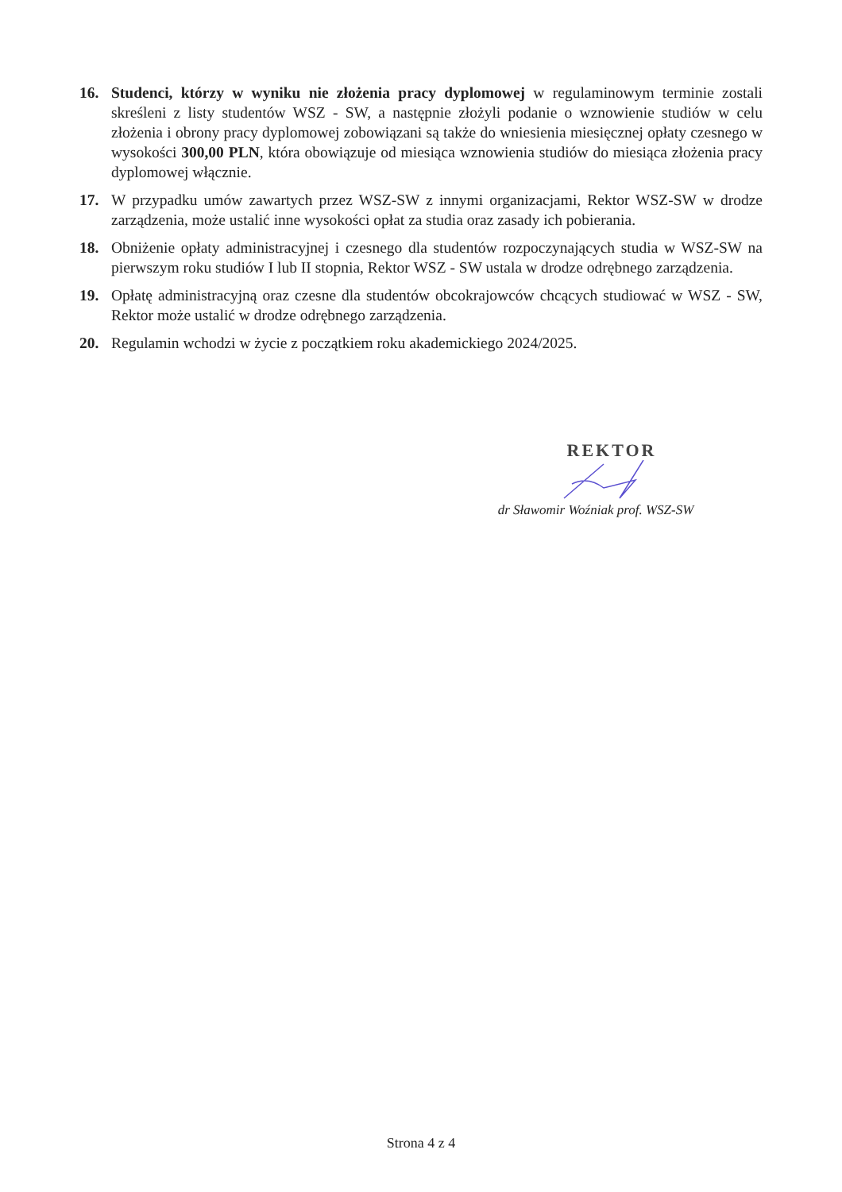16. Studenci, którzy w wyniku nie złożenia pracy dyplomowej w regulaminowym terminie zostali skreśleni z listy studentów WSZ - SW, a następnie złożyli podanie o wznowienie studiów w celu złożenia i obrony pracy dyplomowej zobowiązani są także do wniesienia miesięcznej opłaty czesnego w wysokości 300,00 PLN, która obowiązuje od miesiąca wznowienia studiów do miesiąca złożenia pracy dyplomowej włącznie.
17. W przypadku umów zawartych przez WSZ-SW z innymi organizacjami, Rektor WSZ-SW w drodze zarządzenia, może ustalić inne wysokości opłat za studia oraz zasady ich pobierania.
18. Obniżenie opłaty administracyjnej i czesnego dla studentów rozpoczynających studia w WSZ-SW na pierwszym roku studiów I lub II stopnia, Rektor WSZ - SW ustala w drodze odrębnego zarządzenia.
19. Opłatę administracyjną oraz czesne dla studentów obcokrajowców chcących studiować w WSZ - SW, Rektor może ustalić w drodze odrębnego zarządzenia.
20. Regulamin wchodzi w życie z początkiem roku akademickiego 2024/2025.
REKTOR
dr Sławomir Woźniak prof. WSZ-SW
Strona 4 z 4